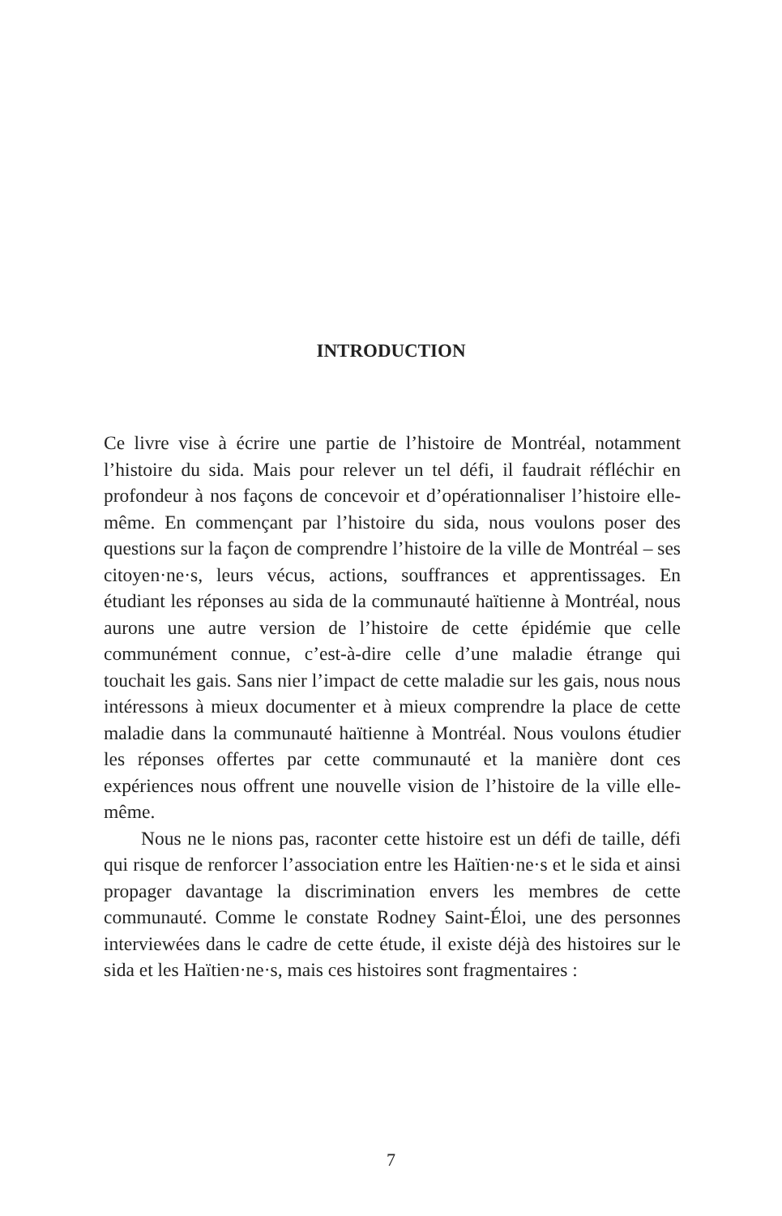INTRODUCTION
Ce livre vise à écrire une partie de l’histoire de Montréal, notamment l’histoire du sida. Mais pour relever un tel défi, il faudrait réfléchir en profondeur à nos façons de concevoir et d’opérationnaliser l’histoire elle-même. En commençant par l’histoire du sida, nous voulons poser des questions sur la façon de comprendre l’histoire de la ville de Montréal – ses citoyen·ne·s, leurs vécus, actions, souffrances et apprentissages. En étudiant les réponses au sida de la communauté haïtienne à Montréal, nous aurons une autre version de l’histoire de cette épidémie que celle communément connue, c’est-à-dire celle d’une maladie étrange qui touchait les gais. Sans nier l’impact de cette maladie sur les gais, nous nous intéressons à mieux documenter et à mieux comprendre la place de cette maladie dans la communauté haïtienne à Montréal. Nous voulons étudier les réponses offertes par cette communauté et la manière dont ces expériences nous offrent une nouvelle vision de l’histoire de la ville elle-même.
Nous ne le nions pas, raconter cette histoire est un défi de taille, défi qui risque de renforcer l’association entre les Haïtien·ne·s et le sida et ainsi propager davantage la discrimination envers les membres de cette communauté. Comme le constate Rodney Saint-Éloi, une des personnes interviewées dans le cadre de cette étude, il existe déjà des histoires sur le sida et les Haïtien·ne·s, mais ces histoires sont fragmentaires :
7